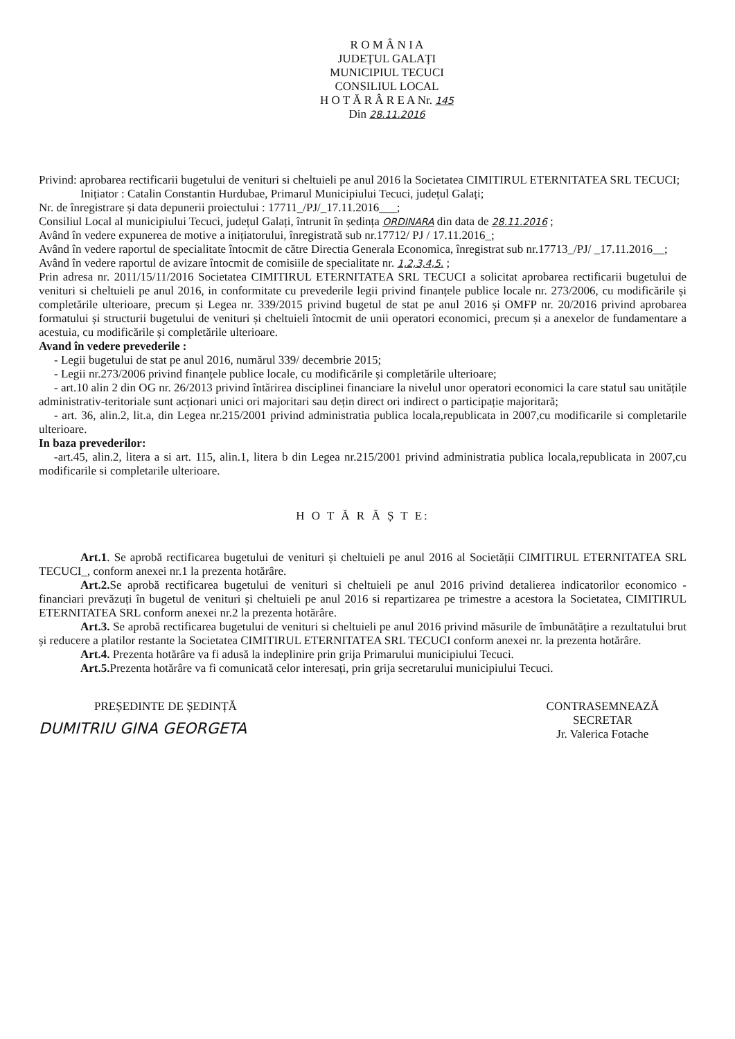R O M Â N I A
JUDEȚUL GALAȚI
MUNICIPIUL TECUCI
CONSILIUL LOCAL
H O T Ă R Â R E A Nr. 145
Din 28.11.2016
Privind: aprobarea rectificarii bugetului de venituri si cheltuieli pe anul 2016 la Societatea CIMITIRUL ETERNITATEA SRL TECUCI;
Inițiator : Catalin Constantin Hurdubae, Primarul Municipiului Tecuci, județul Galați;
Nr. de înregistrare și data depunerii proiectului : 17711_/PJ/_17.11.2016___;
Consiliul Local al municipiului Tecuci, județul Galați, întrunit în ședința ORDINARA din data de 28.11.2016 ;
Având în vedere expunerea de motive a inițiatorului, înregistrată sub nr.17712/ PJ / 17.11.2016_;
Având în vedere raportul de specialitate întocmit de către Directia Generala Economica, înregistrat sub nr.17713_/PJ/ _17.11.2016__;
Având în vedere raportul de avizare întocmit de comisiile de specialitate nr. 1,2,3,4,5. ;
Prin adresa nr. 2011/15/11/2016 Societatea CIMITIRUL ETERNITATEA SRL TECUCI a solicitat aprobarea rectificarii bugetului de venituri si cheltuieli pe anul 2016, in conformitate cu prevederile legii privind finanțele publice locale nr. 273/2006, cu modificările și completările ulterioare, precum și Legea nr. 339/2015 privind bugetul de stat pe anul 2016 și OMFP nr. 20/2016 privind aprobarea formatului și structurii bugetului de venituri și cheltuieli întocmit de unii operatori economici, precum și a anexelor de fundamentare a acestuia, cu modificările și completările ulterioare.
Avand în vedere prevederile :
- Legii bugetului de stat pe anul 2016, numărul 339/ decembrie 2015;
- Legii nr.273/2006 privind finanțele publice locale, cu modificările și completările ulterioare;
- art.10 alin 2 din OG nr. 26/2013 privind întărirea disciplinei financiare la nivelul unor operatori economici la care statul sau unitățile administrativ-teritoriale sunt acționari unici ori majoritari sau dețin direct ori indirect o participație majoritară;
- art. 36, alin.2, lit.a, din Legea nr.215/2001 privind administratia publica locala,republicata in 2007,cu modificarile si completarile ulterioare.
In baza prevederilor:
-art.45, alin.2, litera a si art. 115, alin.1, litera b din Legea nr.215/2001 privind administratia publica locala,republicata in 2007,cu modificarile si completarile ulterioare.
H O T Ă R Ă Ș T E:
Art.1. Se aprobă rectificarea bugetului de venituri și cheltuieli pe anul 2016 al Societății CIMITIRUL ETERNITATEA SRL TECUCI_, conform anexei nr.1 la prezenta hotărâre.
Art.2. Se aprobă rectificarea bugetului de venituri si cheltuieli pe anul 2016 privind detalierea indicatorilor economico - financiari prevăzuți în bugetul de venituri și cheltuieli pe anul 2016 si repartizarea pe trimestre a acestora la Societatea, CIMITIRUL ETERNITATEA SRL conform anexei nr.2 la prezenta hotărâre.
Art.3. Se aprobă rectificarea bugetului de venituri si cheltuieli pe anul 2016 privind măsurile de îmbunătățire a rezultatului brut și reducere a platilor restante la Societatea CIMITIRUL ETERNITATEA SRL TECUCI conform anexei nr. la prezenta hotărâre.
Art.4. Prezenta hotărâre va fi adusă la indeplinire prin grija Primarului municipiului Tecuci.
Art.5. Prezenta hotărâre va fi comunicată celor interesați, prin grija secretarului municipiului Tecuci.
PREȘEDINTE DE ȘEDINȚĂ
DUMITRIU GINA GEORGETA
CONTRASEMNEAZĂ
SECRETAR
Jr. Valerica Fotache